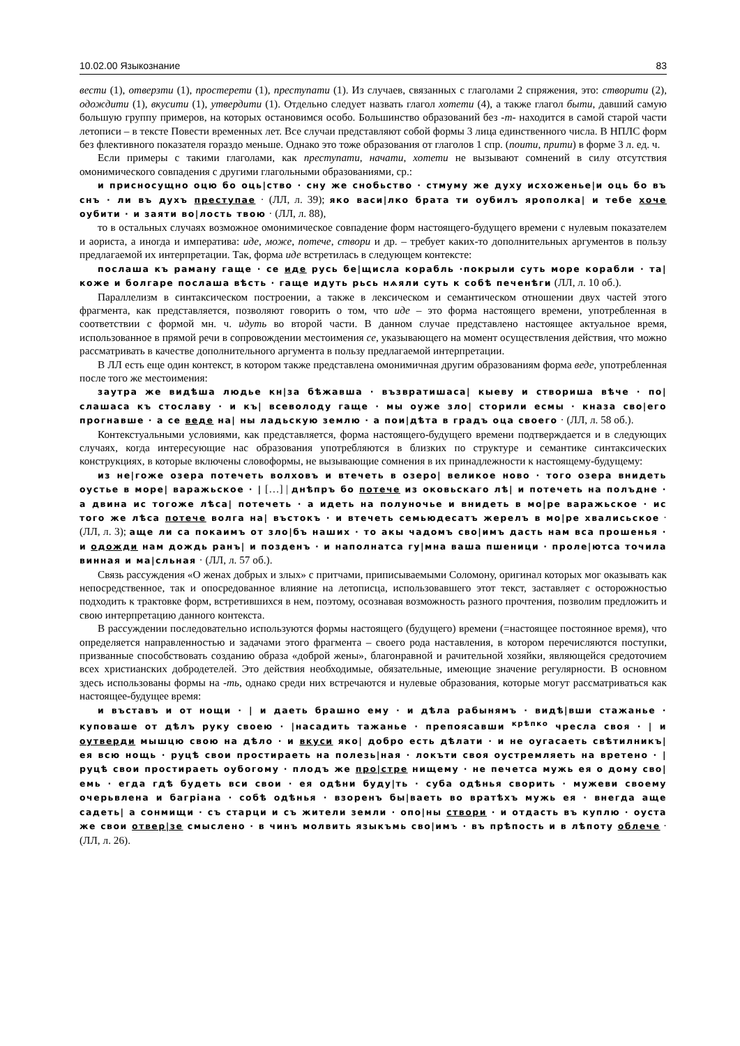10.02.00 Языкознание 83
вести (1), отверзти (1), простерети (1), преступати (1). Из случаев, связанных с глаголами 2 спряжения, это: створити (2), одождити (1), вкусити (1), утвердити (1). Отдельно следует назвать глагол хотети (4), а также глагол быти, давший самую большую группу примеров, на которых остановимся особо. Большинство образований без -т- находится в самой старой части летописи – в тексте Повести временных лет. Все случаи представляют собой формы 3 лица единственного числа. В НПЛС форм без флективного показателя гораздо меньше. Однако это тоже образования от глаголов 1 спр. (поити, прити) в форме 3 л. ед. ч.
Если примеры с такими глаголами, как преступати, начати, хотети не вызывают сомнений в силу отсутствия омонимического совпадения с другими глагольными образованиями, ср.:
и присносущно оцю бо оць|ство · сну же снобьство · стмуму же духу исхоженье|и оць бо въ снъ · ли въ духъ преступае · (ЛЛ, л. 39); яко васи|лко брата ти оубилъ ярополка| и тебе хоче оубити · и заяти во|лость твою · (ЛЛ, л. 88),
то в остальных случаях возможное омонимическое совпадение форм настоящего-будущего времени с нулевым показателем и аориста, а иногда и императива: иде, може, потече, створи и др. – требует каких-то дополнительных аргументов в пользу предлагаемой их интерпретации. Так, форма иде встретилась в следующем контексте:
послаша къ раману гаще · се иде русь бе|щисла корабль ·покрыли суть море корабли · та|коже и болгаре послаша вѣсть · гаще идуть рьсь нѧяли суть к собѣ печенѣги (ЛЛ, л. 10 об.).
Параллелизм в синтаксическом построении, а также в лексическом и семантическом отношении двух частей этого фрагмента, как представляется, позволяют говорить о том, что иде – это форма настоящего времени, употребленная в соответствии с формой мн. ч. идуть во второй части. В данном случае представлено настоящее актуальное время, использованное в прямой речи в сопровождении местоимения се, указывающего на момент осуществления действия, что можно рассматривать в качестве дополнительного аргумента в пользу предлагаемой интерпретации.
В ЛЛ есть еще один контекст, в котором также представлена омонимичная другим образованиям форма веде, употребленная после того же местоимения:
заутра же видѣша людье кн|за бѣжавша · възвратишаса| кыеву и створиша вѣче · по|слашаса къ стославу · и къ| всеволоду гаще · мы оуже зло| сторили есмы · кназа сво|его прогнавше · а се веде на| ны ладьскую землю · а пои|дѣта в градъ оца своего · (ЛЛ, л. 58 об.).
Контекстуальными условиями, как представляется, форма настоящего-будущего времени подтверждается и в следующих случаях, когда интересующие нас образования употребляются в близких по структуре и семантике синтаксических конструкциях, в которые включены словоформы, не вызывающие сомнения в их принадлежности к настоящему-будущему:
из не|гоже озера потечеть волховъ и втечеть в озеро| великое ново · того озера внидеть оустье в море| варажьское · | […] | днѣпръ бо потече из оковьскаго лѣ| и потечеть на полъдне · а двина ис тогоже лѣса| потечеть · а идеть на полуночье и внидеть в мо|ре варажьское · ис того же лѣса потече волга на| въстокъ · и втечеть семьюдесатъ жерелъ в мо|ре хвалисьское · (ЛЛ, л. 3); аще ли са покаимъ от зло|бъ наших · то акы чадомъ сво|имъ дасть нам вса прошенья · и одожди нам дождь ранъ| и позденъ · и наполнатса гу|мна ваша пшеници · проле|ютса точила винная и ма|сльная · (ЛЛ, л. 57 об.).
Связь рассуждения «О женах добрых и злых» с притчами, приписываемыми Соломону, оригинал которых мог оказывать как непосредственное, так и опосредованное влияние на летописца, использовавшего этот текст, заставляет с осторожностью подходить к трактовке форм, встретившихся в нем, поэтому, осознавая возможность разного прочтения, позволим предложить и свою интерпретацию данного контекста.
В рассуждении последовательно используются формы настоящего (будущего) времени (=настоящее постоянное время), что определяется направленностью и задачами этого фрагмента – своего рода наставления, в котором перечисляются поступки, призванные способствовать созданию образа «доброй жены», благонравной и рачительной хозяйки, являющейся средоточием всех христианских добродетелей. Это действия необходимые, обязательные, имеющие значение регулярности. В основном здесь использованы формы на -ть, однако среди них встречаются и нулевые образования, которые могут рассматриваться как настоящее-будущее время:
и въставъ и от нощи · | и даеть брашно ему · и дѣла рабынямъ · видѣ|вши стажанье · куповаше от дѣлъ руку своею · |насадить тажанье · препоясавши <sup>крѣпко</sup> чресла своя · | и оутверди мышцю свою на дѣло · и вкуси яко| добро есть дѣлати · и не оугасаеть свѣтилникъ| ея всю нощь · руцѣ свои простираеть на полезь|ная · локъти своя оустремляеть на вретено · |руцѣ свои простираеть оубогому · плодъ же про|стре нищему · не печетса мужь ея о дому сво|емь · егда гдѣ будеть вси свои · ея одѣни буду|ть · суба одѣнья сворить · мужеви своему очерьвлена и багрiана · собѣ одѣнья · взоренъ бы|ваеть во вратѣхъ мужь ея · внегда аще садеть| а сонмищи · съ старци и съ жители земли · опо|ны створи · и отдасть въ куплю · оуста же свои отвер|зе смыслено · в чинъ молвить языкъмь сво|имъ · въ прѣпость и в лѣпоту облече · (ЛЛ, л. 26).